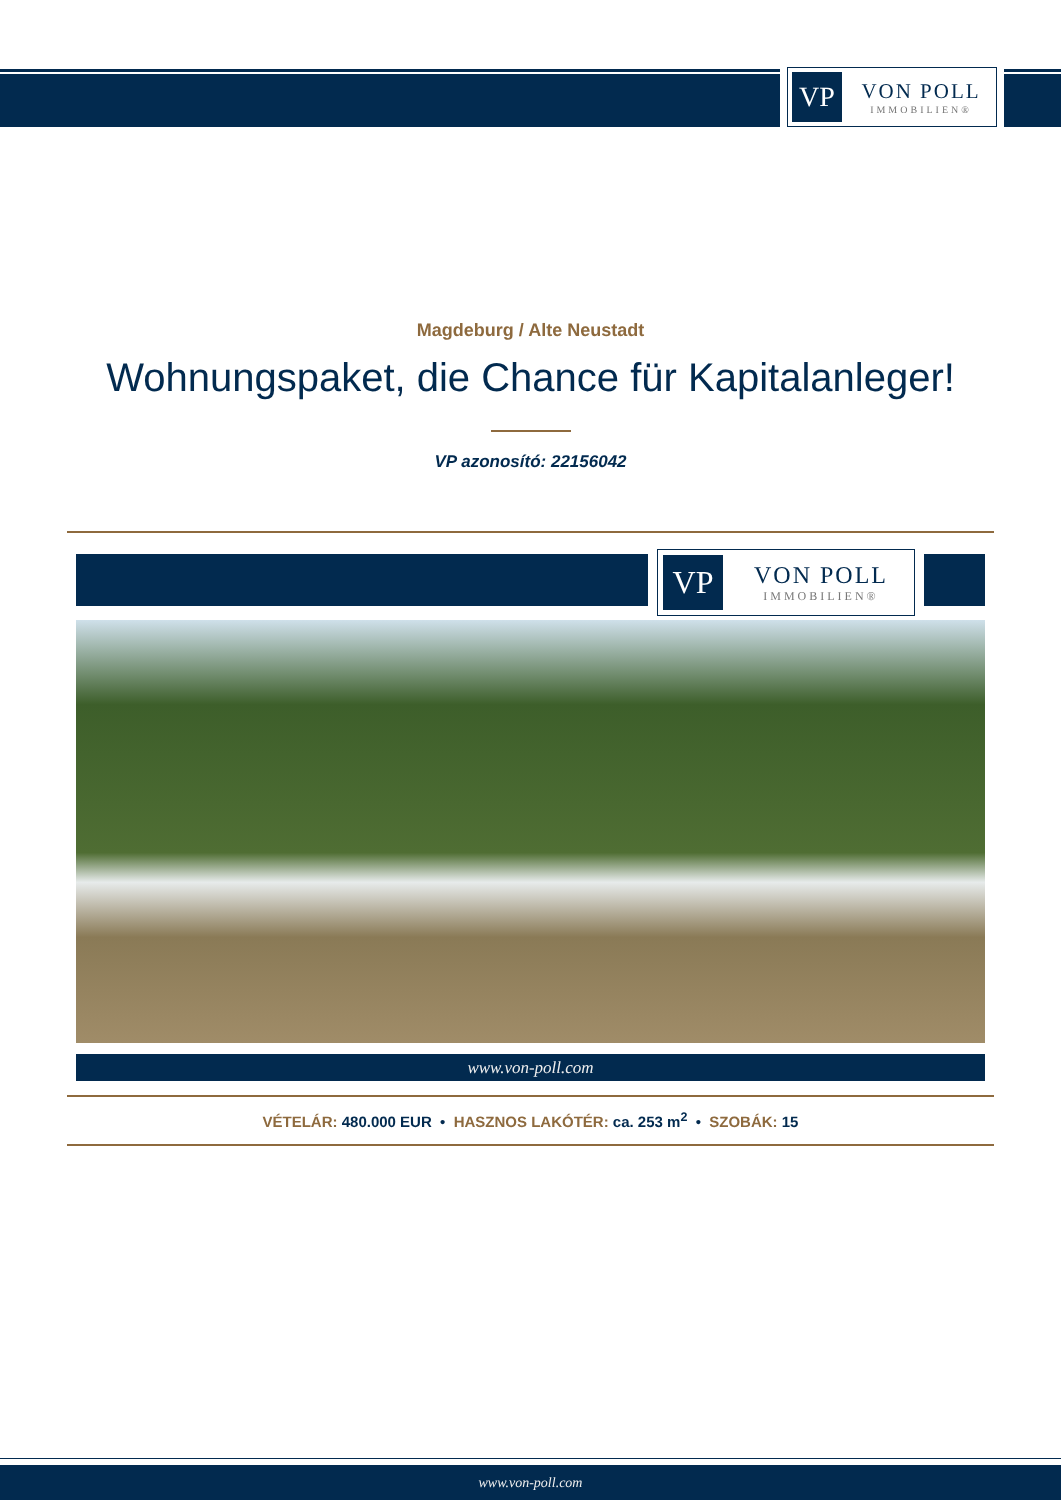VP
VON POLL
IMMOBILIEN®
Magdeburg / Alte Neustadt
Wohnungspaket, die Chance für Kapitalanleger!
VP azonosító: 22156042
VP
VON POLL
IMMOBILIEN®
www.von-poll.com
VÉTELÁR: 480.000 EUR • HASZNOS LAKÓTÉR: ca. 253 m<sup>2</sup> • SZOBÁK: 15
www.von-poll.com